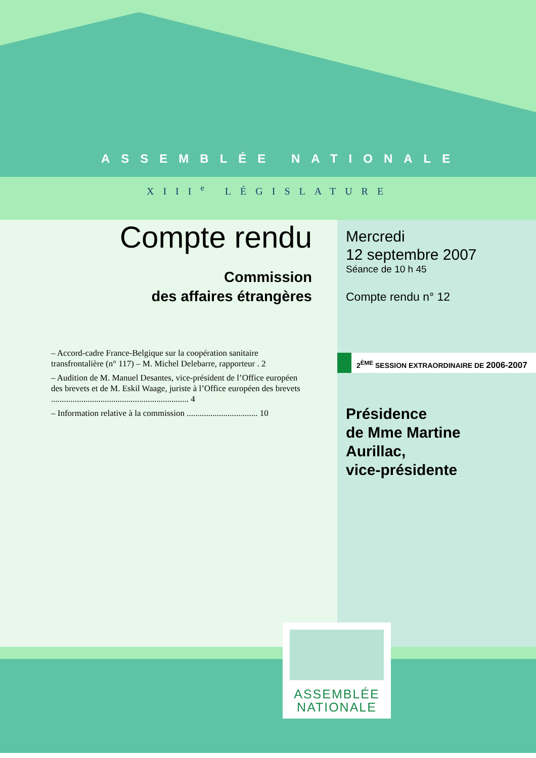ASSEMBLÉE NATIONALE
XIII<sup>e</sup> LÉGISLATURE
Compte rendu
Commission
des affaires étrangères
Mercredi
12 septembre 2007
Séance de 10 h 45
Compte rendu n° 12
– Accord-cadre France-Belgique sur la coopération sanitaire transfrontalière (n° 117) – M. Michel Delebarre, rapporteur . 2
– Audition de M. Manuel Desantes, vice-président de l’Office européen des brevets et de M. Eskil Waage, juriste à l’Office européen des brevets ................................................................ 4
– Information relative à la commission ................................. 10
2<sup>ÈME</sup> SESSION EXTRAORDINAIRE DE 2006-2007
Présidence
de Mme Martine
Aurillac,
vice-présidente
ASSEMBLÉE
NATIONALE